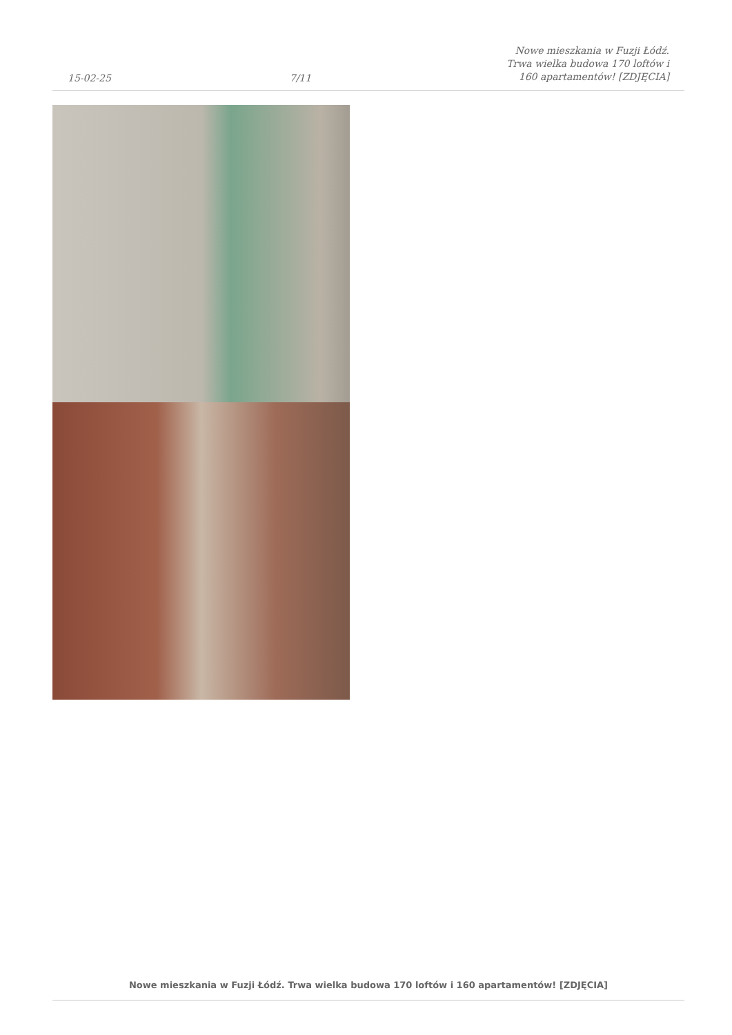15-02-25 7/11 Nowe mieszkania w Fuzji Łódź. Trwa wielka budowa 170 loftów i 160 apartamentów! [ZDJĘCIA]
Nowe mieszkania w Fuzji Łódź. Trwa wielka budowa 170 loftów i 160 apartamentów! [ZDJĘCIA]